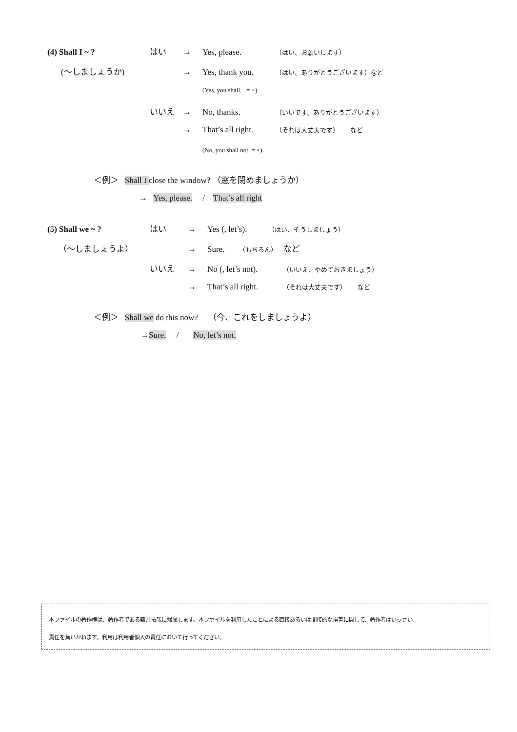(4) Shall I ~ ? はい → Yes, please. （はい、お願いします）
(〜しましょうか) → Yes, thank you. （はい、ありがとうございます）など
(Yes, you shall. = ×)
いいえ → No, thanks. （いいです、ありがとうございます）
→ That’s all right. （それは大丈夫です） など
(No, you shall not. = ×)
＜例＞ Shall I close the window? （窓を閉めましょうか）
→ Yes, please. / That’s all right
(5) Shall we ~ ? はい → Yes (, let’s). （はい、そうしましょう）
（〜しましょうよ） → Sure. （もちろん） など
いいえ → No (, let’s not). （いいえ、やめておきましょう）
→ That’s all right. （それは大丈夫です） など
＜例＞ Shall we do this now? （今、これをしましょうよ）
→Sure. / No, let’s not.
本ファイルの著作権は、著作者である藤井拓哉に帰属します。本ファイルを利用したことによる直接あるいは間接的な損害に関して、著作者はいっさい
責任を負いかねます。利用は利用者個人の責任において行ってください。